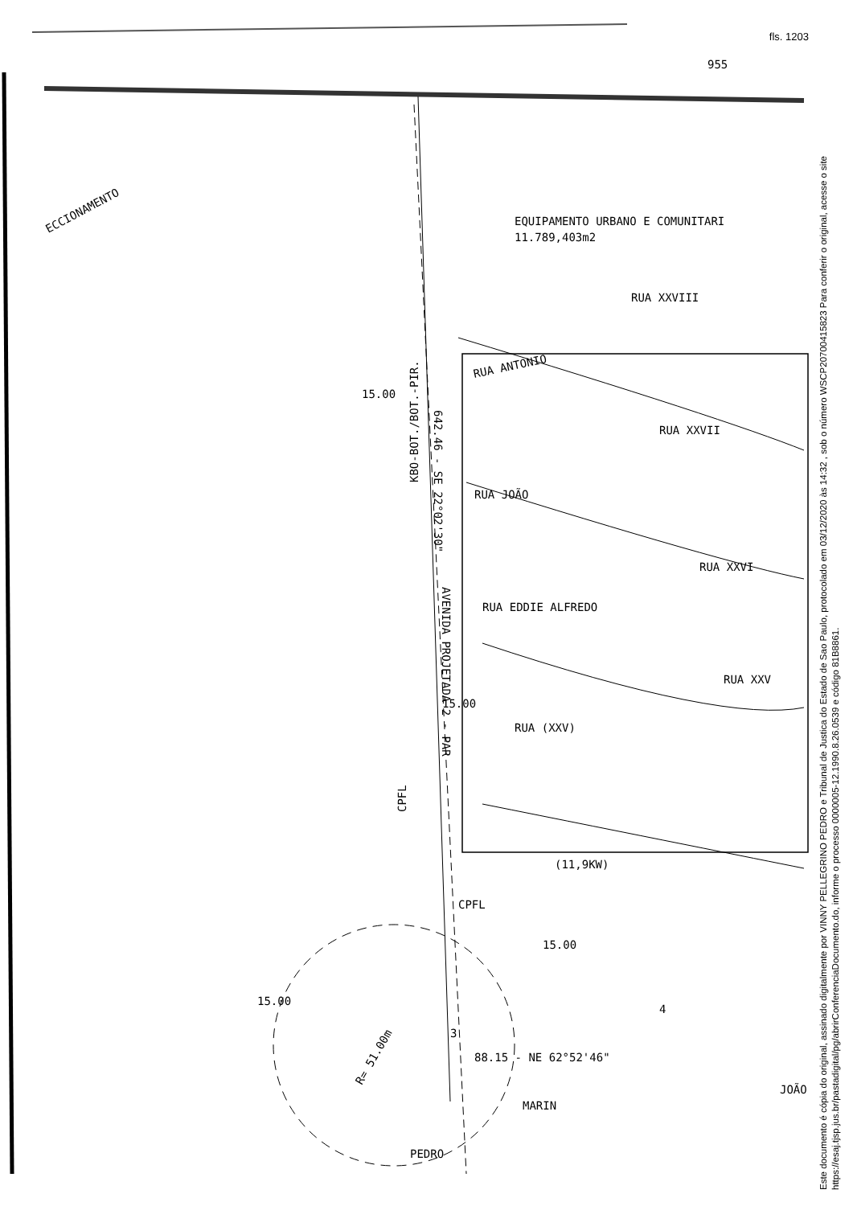fls. 1203
ECCIONAMENTO
EQUIPAMENTO URBANO E COMUNITARI
11.789,403m2
RUA ANTONIO
RUA XXVIII
RUA XXVII
RUA JOÃO
RUA EDDIE ALFREDO
RUA XXVI
RUA (XXV)
RUA XXV
AVENIDA PROJETADA 2 - PAR
KBO-BOT./BOT.-PIR.
CPFL
CPFL
(11,9KW)
88.15 - NE 62°52'46"
R= 51.00m
PEDRO
MARIN
JOÃO
642.46 - SE 22°02'30"
955
3
4
15.00
15.00
15.00
15.00
Este documento é cópia do original, assinado digitalmente por VINNY PELLEGRINO PEDRO e Tribunal de Justica do Estado de Sao Paulo, protocolado em 03/12/2020 às 14:32 , sob o número WSCP20700415823 Para conferir o original, acesse o site https://esaj.tjsp.jus.br/pastadigital/pg/abrirConferenciaDocumento.do, informe o processo 0000005-12.1990.8.26.0539 e código 81B8861.